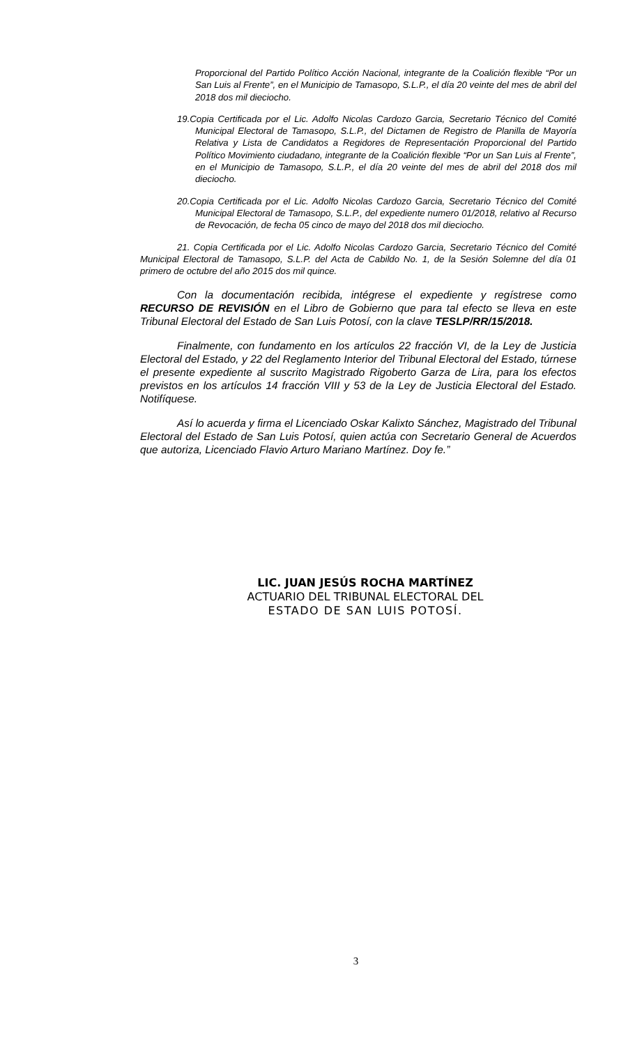Proporcional del Partido Político Acción Nacional, integrante de la Coalición flexible “Por un San Luis al Frente”, en el Municipio de Tamasopo, S.L.P., el día 20 veinte del mes de abril del 2018 dos mil dieciocho.
19.Copia Certificada por el Lic. Adolfo Nicolas Cardozo Garcia, Secretario Técnico del Comité Municipal Electoral de Tamasopo, S.L.P., del Dictamen de Registro de Planilla de Mayoría Relativa y Lista de Candidatos a Regidores de Representación Proporcional del Partido Político Movimiento ciudadano, integrante de la Coalición flexible “Por un San Luis al Frente”, en el Municipio de Tamasopo, S.L.P., el día 20 veinte del mes de abril del 2018 dos mil dieciocho.
20.Copia Certificada por el Lic. Adolfo Nicolas Cardozo Garcia, Secretario Técnico del Comité Municipal Electoral de Tamasopo, S.L.P., del expediente numero 01/2018, relativo al Recurso de Revocación, de fecha 05 cinco de mayo del 2018 dos mil dieciocho.
21. Copia Certificada por el Lic. Adolfo Nicolas Cardozo Garcia, Secretario Técnico del Comité Municipal Electoral de Tamasopo, S.L.P. del Acta de Cabildo No. 1, de la Sesión Solemne del día 01 primero de octubre del año 2015 dos mil quince.
Con la documentación recibida, intégrese el expediente y regístrese como RECURSO DE REVISIÓN en el Libro de Gobierno que para tal efecto se lleva en este Tribunal Electoral del Estado de San Luis Potosí, con la clave TESLP/RR/15/2018.
Finalmente, con fundamento en los artículos 22 fracción VI, de la Ley de Justicia Electoral del Estado, y 22 del Reglamento Interior del Tribunal Electoral del Estado, túrnese el presente expediente al suscrito Magistrado Rigoberto Garza de Lira, para los efectos previstos en los artículos 14 fracción VIII y 53 de la Ley de Justicia Electoral del Estado. Notifíquese.
Así lo acuerda y firma el Licenciado Oskar Kalixto Sánchez, Magistrado del Tribunal Electoral del Estado de San Luis Potosí, quien actúa con Secretario General de Acuerdos que autoriza, Licenciado Flavio Arturo Mariano Martínez. Doy fe.”
LIC. JUAN JESÚS ROCHA MARTÍNEZ
ACTUARIO DEL TRIBUNAL ELECTORAL DEL
ESTADO DE SAN LUIS POTOSÍ.
3